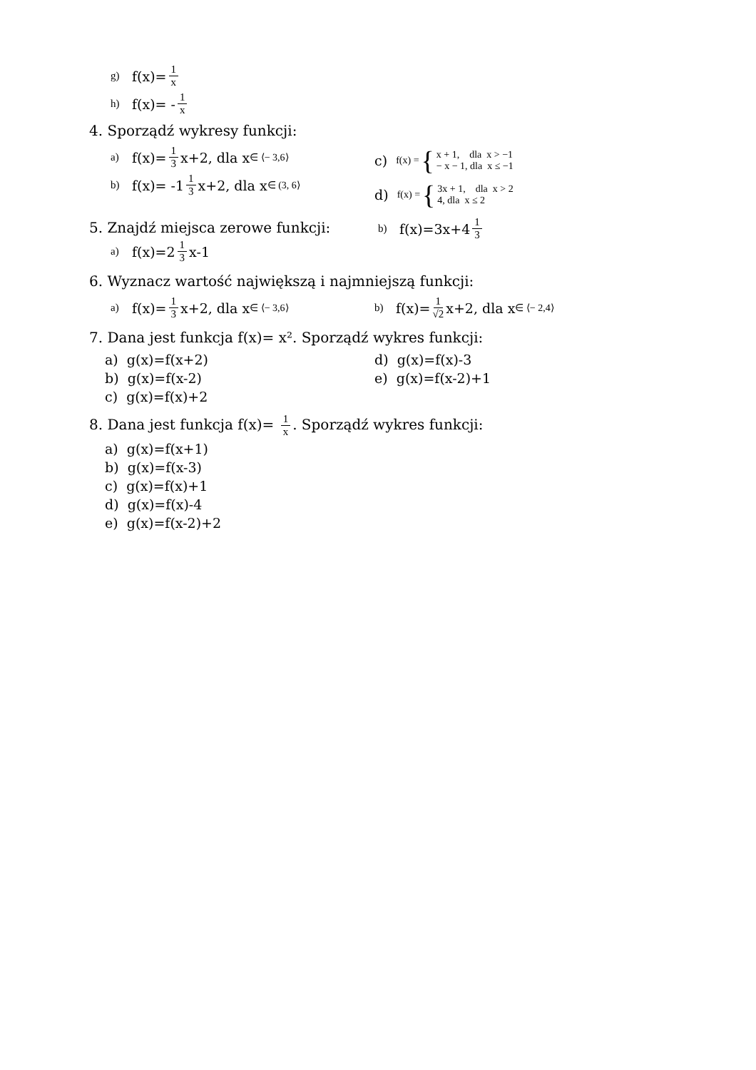g) f(x)= 1 x
h) f(x)= - 1 x
4. Sporządź wykresy funkcji:
a) f(x)= 1 3 x+2, dla x ∈ ⟨− 3,6⟩
b) f(x)= -1 1 3 x+2, dla x ∈ (3, 6⟩
c) f(x) = { x + 1, dla x > −1
− x − 1, dla x ≤ −1
d) f(x) = { 3x + 1, dla x > 2
4, dla x ≤ 2
5. Znajdź miejsca zerowe funkcji:
a) f(x)=2 1 3 x-1
b) f(x)=3x+4 1 3
6. Wyznacz wartość największą i najmniejszą funkcji:
a) f(x)= 1 3 x+2, dla x ∈ ⟨− 3,6⟩ b) f(x)= 1 √2 x+2, dla x ∈ ⟨− 2,4⟩
7. Dana jest funkcja f(x)= x². Sporządź wykres funkcji:
a) g(x)=f(x+2)
b) g(x)=f(x-2)
c) g(x)=f(x)+2
d) g(x)=f(x)-3
e) g(x)=f(x-2)+1
8. Dana jest funkcja f(x)= 1 x. Sporządź wykres funkcji:
a) g(x)=f(x+1)
b) g(x)=f(x-3)
c) g(x)=f(x)+1
d) g(x)=f(x)-4
e) g(x)=f(x-2)+2